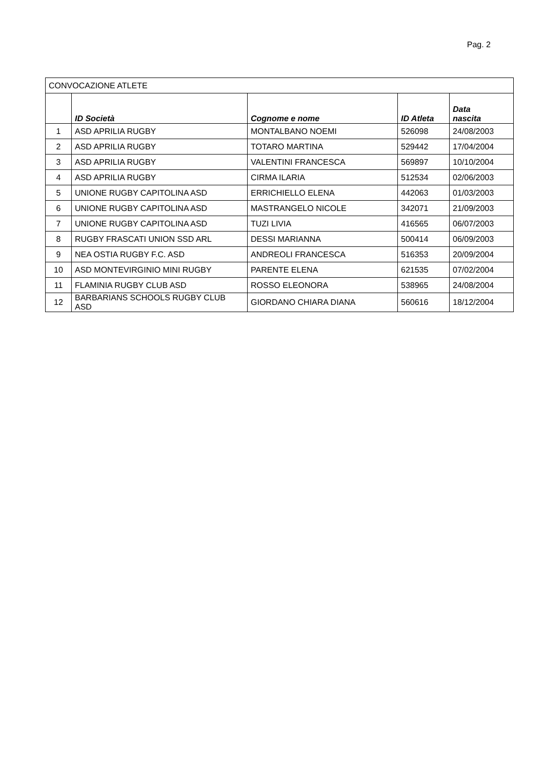Pag. 2
| CONVOCAZIONE ATLETE | | | | |
| | ID Società | Cognome e nome | ID Atleta | Data nascita |
| 1 | ASD APRILIA RUGBY | MONTALBANO NOEMI | 526098 | 24/08/2003 |
| 2 | ASD APRILIA RUGBY | TOTARO MARTINA | 529442 | 17/04/2004 |
| 3 | ASD APRILIA RUGBY | VALENTINI FRANCESCA | 569897 | 10/10/2004 |
| 4 | ASD APRILIA RUGBY | CIRMA ILARIA | 512534 | 02/06/2003 |
| 5 | UNIONE RUGBY CAPITOLINA ASD | ERRICHIELLO ELENA | 442063 | 01/03/2003 |
| 6 | UNIONE RUGBY CAPITOLINA ASD | MASTRANGELO NICOLE | 342071 | 21/09/2003 |
| 7 | UNIONE RUGBY CAPITOLINA ASD | TUZI LIVIA | 416565 | 06/07/2003 |
| 8 | RUGBY FRASCATI UNION SSD ARL | DESSI MARIANNA | 500414 | 06/09/2003 |
| 9 | NEA OSTIA RUGBY F.C. ASD | ANDREOLI FRANCESCA | 516353 | 20/09/2004 |
| 10 | ASD MONTEVIRGINIO MINI RUGBY | PARENTE ELENA | 621535 | 07/02/2004 |
| 11 | FLAMINIA RUGBY CLUB ASD | ROSSO ELEONORA | 538965 | 24/08/2004 |
| 12 | BARBARIANS SCHOOLS RUGBY CLUB ASD | GIORDANO CHIARA DIANA | 560616 | 18/12/2004 |